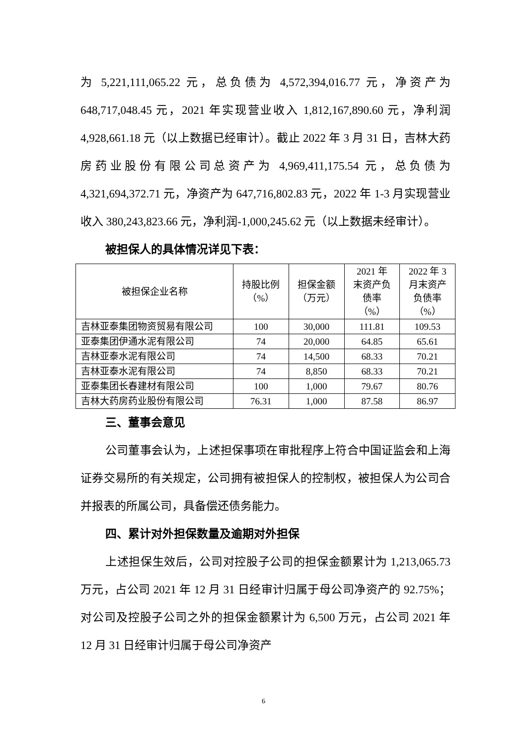为 5,221,111,065.22 元，总负债为 4,572,394,016.77 元，净资产为 648,717,048.45 元，2021 年实现营业收入 1,812,167,890.60 元，净利润 4,928,661.18 元（以上数据已经审计）。截止 2022 年 3 月 31 日，吉林大药房药业股份有限公司总资产为 4,969,411,175.54 元，总负债为 4,321,694,372.71 元，净资产为 647,716,802.83 元，2022 年 1-3 月实现营业收入 380,243,823.66 元，净利润-1,000,245.62 元（以上数据未经审计）。
被担保人的具体情况详见下表：
| 被担保企业名称 | 持股比例 （%） | 担保金额 （万元） | 2021 年 末资产负 债率 （%） | 2022 年 3 月末资产 负债率 （%） |
| --- | --- | --- | --- | --- |
| 吉林亚泰集团物资贸易有限公司 | 100 | 30,000 | 111.81 | 109.53 |
| 亚泰集团伊通水泥有限公司 | 74 | 20,000 | 64.85 | 65.61 |
| 吉林亚泰水泥有限公司 | 74 | 14,500 | 68.33 | 70.21 |
| 吉林亚泰水泥有限公司 | 74 | 8,850 | 68.33 | 70.21 |
| 亚泰集团长春建材有限公司 | 100 | 1,000 | 79.67 | 80.76 |
| 吉林大药房药业股份有限公司 | 76.31 | 1,000 | 87.58 | 86.97 |
三、董事会意见
公司董事会认为，上述担保事项在审批程序上符合中国证监会和上海证券交易所的有关规定，公司拥有被担保人的控制权，被担保人为公司合并报表的所属公司，具备偿还债务能力。
四、累计对外担保数量及逾期对外担保
上述担保生效后，公司对控股子公司的担保金额累计为 1,213,065.73 万元，占公司 2021 年 12 月 31 日经审计归属于母公司净资产的 92.75%；对公司及控股子公司之外的担保金额累计为 6,500 万元，占公司 2021 年 12 月 31 日经审计归属于母公司净资产
6